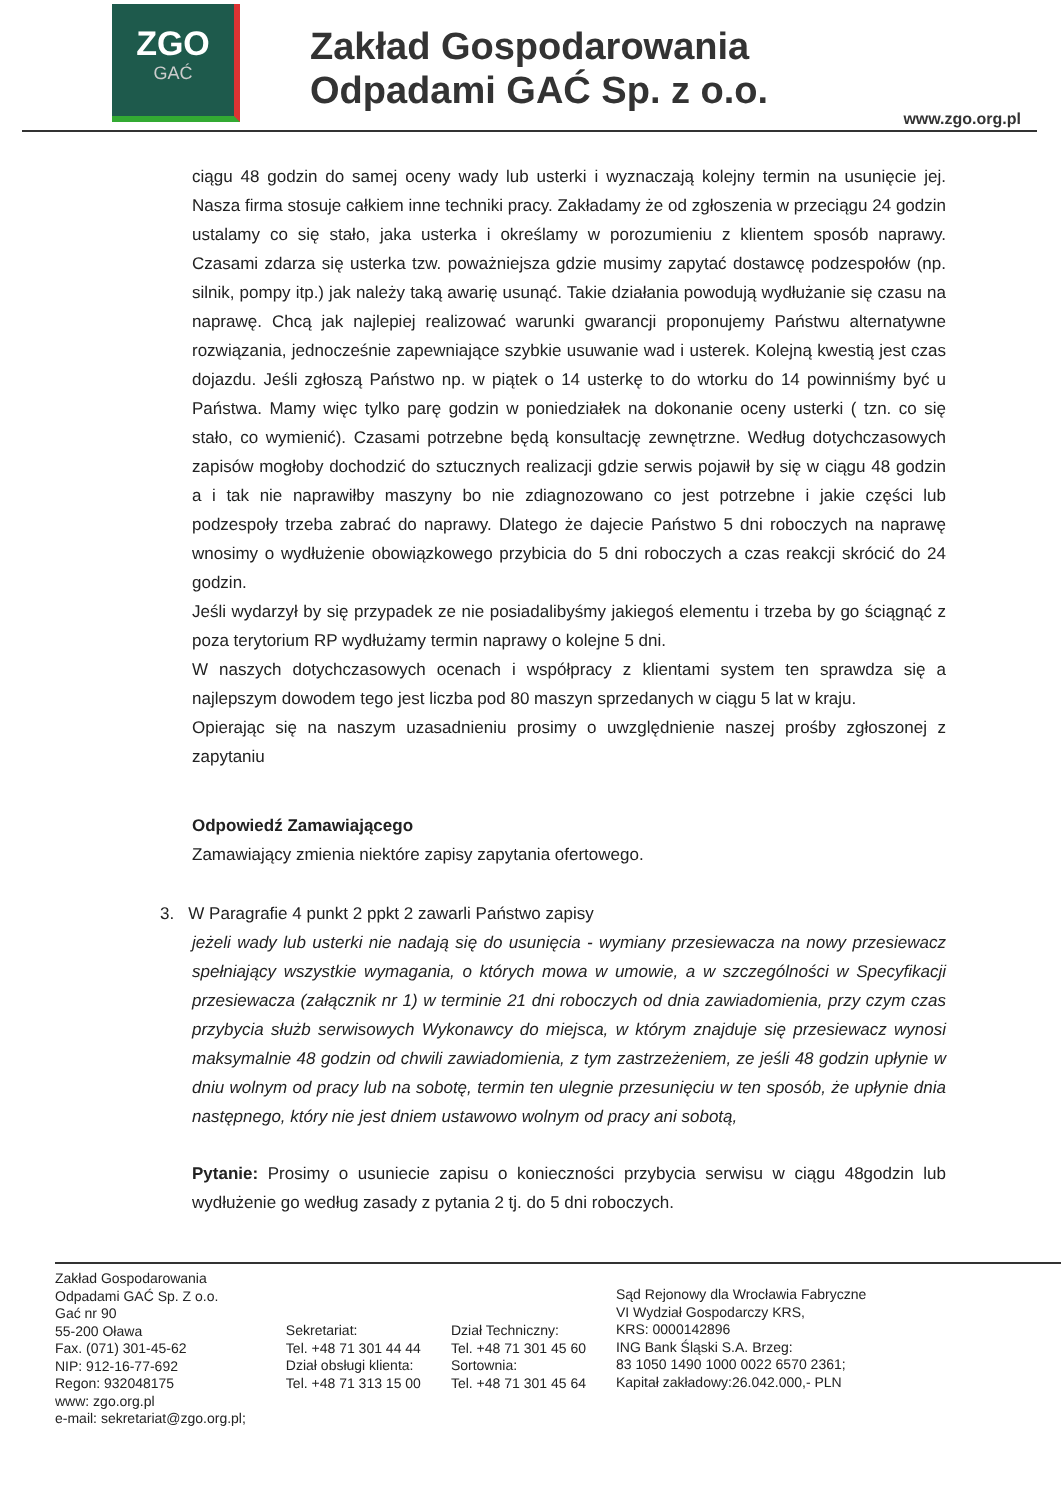ZGO
GAĆ
Zakład Gospodarowania
Odpadami GAĆ Sp. z o.o.
www.zgo.org.pl
ciągu 48 godzin do samej oceny wady lub usterki i wyznaczają kolejny termin na usunięcie jej. Nasza firma stosuje całkiem inne techniki pracy. Zakładamy że od zgłoszenia w przeciągu 24 godzin ustalamy co się stało, jaka usterka i określamy w porozumieniu z klientem sposób naprawy. Czasami zdarza się usterka tzw. poważniejsza gdzie musimy zapytać dostawcę podzespołów (np. silnik, pompy itp.) jak należy taką awarię usunąć. Takie działania powodują wydłużanie się czasu na naprawę. Chcą jak najlepiej realizować warunki gwarancji proponujemy Państwu alternatywne rozwiązania, jednocześnie zapewniające szybkie usuwanie wad i usterek. Kolejną kwestią jest czas dojazdu. Jeśli zgłoszą Państwo np. w piątek o 14 usterkę to do wtorku do 14 powinniśmy być u Państwa. Mamy więc tylko parę godzin w poniedziałek na dokonanie oceny usterki ( tzn. co się stało, co wymienić). Czasami potrzebne będą konsultację zewnętrzne. Według dotychczasowych zapisów mogłoby dochodzić do sztucznych realizacji gdzie serwis pojawił by się w ciągu 48 godzin a i tak nie naprawiłby maszyny bo nie zdiagnozowano co jest potrzebne i jakie części lub podzespoły trzeba zabrać do naprawy. Dlatego że dajecie Państwo 5 dni roboczych na naprawę wnosimy o wydłużenie obowiązkowego przybicia do 5 dni roboczych a czas reakcji skrócić do 24 godzin.
Jeśli wydarzył by się przypadek ze nie posiadalibyśmy jakiegoś elementu i trzeba by go ściągnąć z poza terytorium RP wydłużamy termin naprawy o kolejne 5 dni.
W naszych dotychczasowych ocenach i współpracy z klientami system ten sprawdza się a najlepszym dowodem tego jest liczba pod 80 maszyn sprzedanych w ciągu 5 lat w kraju.
Opierając się na naszym uzasadnieniu prosimy o uwzględnienie naszej prośby zgłoszonej z zapytaniu
Odpowiedź Zamawiającego
Zamawiający zmienia niektóre zapisy zapytania ofertowego.
3. W Paragrafie 4 punkt 2 ppkt 2 zawarli Państwo zapisy
jeżeli wady lub usterki nie nadają się do usunięcia - wymiany przesiewacza na nowy przesiewacz spełniający wszystkie wymagania, o których mowa w umowie, a w szczególności w Specyfikacji przesiewacza (załącznik nr 1) w terminie 21 dni roboczych od dnia zawiadomienia, przy czym czas przybycia służb serwisowych Wykonawcy do miejsca, w którym znajduje się przesiewacz wynosi maksymalnie 48 godzin od chwili zawiadomienia, z tym zastrzeżeniem, ze jeśli 48 godzin upłynie w dniu wolnym od pracy lub na sobotę, termin ten ulegnie przesunięciu w ten sposób, że upłynie dnia następnego, który nie jest dniem ustawowo wolnym od pracy ani sobotą,
Pytanie: Prosimy o usuniecie zapisu o konieczności przybycia serwisu w ciągu 48godzin lub wydłużenie go według zasady z pytania 2 tj. do 5 dni roboczych.
Zakład Gospodarowania
Odpadami GAĆ Sp. Z o.o.
Gać nr 90
55-200 Oława
Fax. (071) 301-45-62
NIP: 912-16-77-692
Regon: 932048175
www: zgo.org.pl
e-mail: sekretariat@zgo.org.pl;
Sekretariat:
Tel. +48 71 301 44 44
Dział obsługi klienta:
Tel. +48 71 313 15 00
Dział Techniczny:
Tel. +48 71 301 45 60
Sortownia:
Tel. +48 71 301 45 64
Sąd Rejonowy dla Wrocławia Fabryczne
VI Wydział Gospodarczy KRS,
KRS: 0000142896
ING Bank Śląski S.A. Brzeg:
83 1050 1490 1000 0022 6570 2361;
Kapitał zakładowy:26.042.000,- PLN